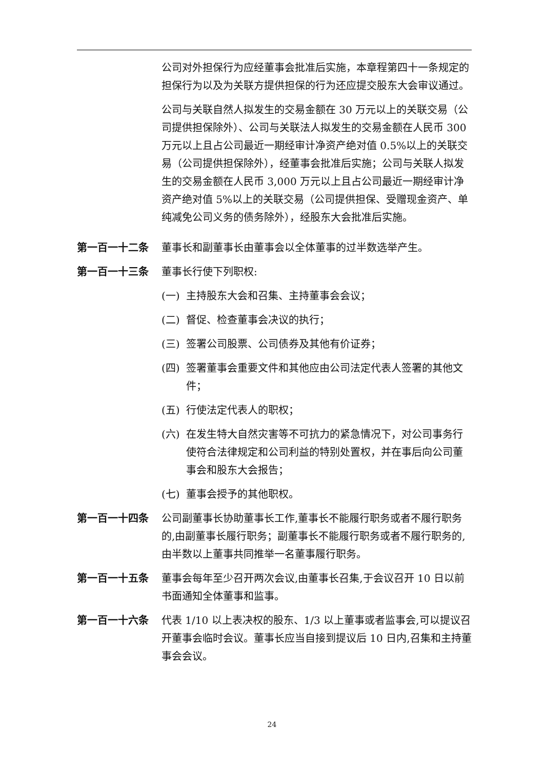公司对外担保行为应经董事会批准后实施，本章程第四十一条规定的担保行为以及为关联方提供担保的行为还应提交股东大会审议通过。
公司与关联自然人拟发生的交易金额在 30 万元以上的关联交易（公司提供担保除外）、公司与关联法人拟发生的交易金额在人民币 300 万元以上且占公司最近一期经审计净资产绝对值 0.5%以上的关联交易（公司提供担保除外），经董事会批准后实施；公司与关联人拟发生的交易金额在人民币 3,000 万元以上且占公司最近一期经审计净资产绝对值 5%以上的关联交易（公司提供担保、受赠现金资产、单纯减免公司义务的债务除外），经股东大会批准后实施。
第一百一十二条 董事长和副董事长由董事会以全体董事的过半数选举产生。
第一百一十三条 董事长行使下列职权:
(一) 主持股东大会和召集、主持董事会会议；
(二) 督促、检查董事会决议的执行；
(三) 签署公司股票、公司债券及其他有价证券；
(四) 签署董事会重要文件和其他应由公司法定代表人签署的其他文件；
(五) 行使法定代表人的职权；
(六) 在发生特大自然灾害等不可抗力的紧急情况下，对公司事务行使符合法律规定和公司利益的特别处置权，并在事后向公司董事会和股东大会报告；
(七) 董事会授予的其他职权。
第一百一十四条 公司副董事长协助董事长工作,董事长不能履行职务或者不履行职务的,由副董事长履行职务；副董事长不能履行职务或者不履行职务的,由半数以上董事共同推举一名董事履行职务。
第一百一十五条 董事会每年至少召开两次会议,由董事长召集,于会议召开 10 日以前书面通知全体董事和监事。
第一百一十六条 代表 1/10 以上表决权的股东、1/3 以上董事或者监事会,可以提议召开董事会临时会议。董事长应当自接到提议后 10 日内,召集和主持董事会会议。
24